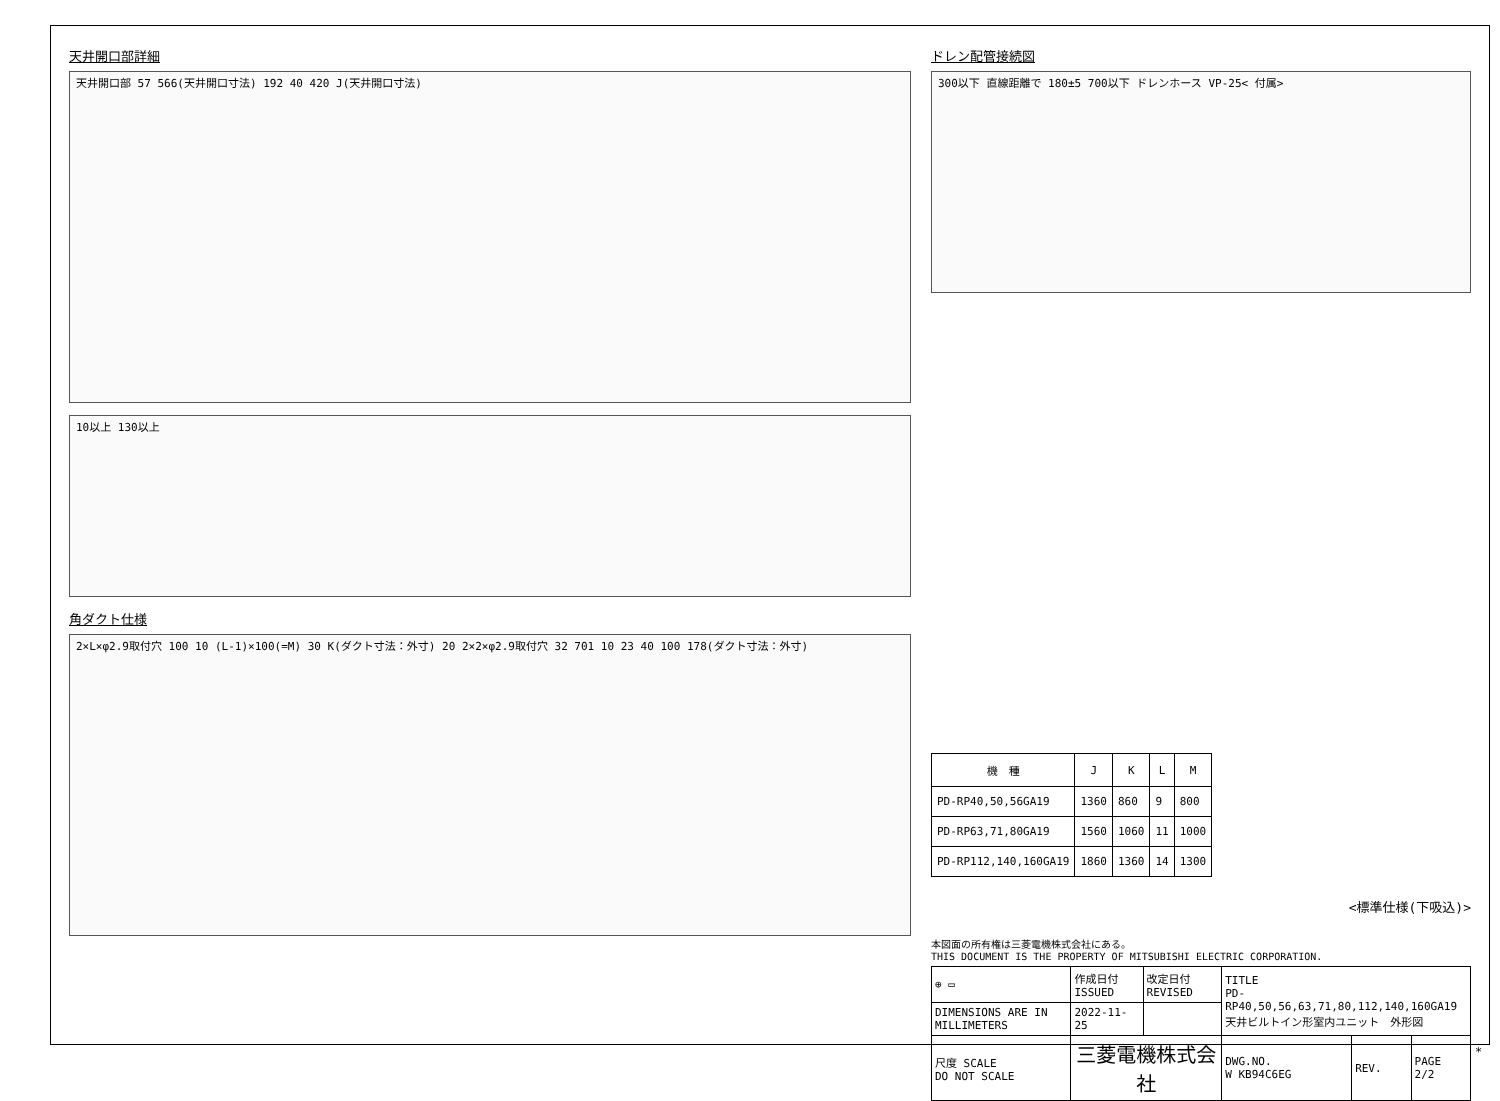天井開口部詳細
天井開口部 57 566(天井開口寸法) 192 40 420 J(天井開口寸法)
10以上 130以上
角ダクト仕様
2×L×φ2.9取付穴 100 10 (L-1)×100(=M) 30 K(ダクト寸法：外寸) 20 2×2×φ2.9取付穴 32 701 10 23 40 100 178(ダクト寸法：外寸)
ドレン配管接続図
300以下 直線距離で 180±5 700以下 ドレンホース VP-25< 付属>
| 機 種 | J | K | L | M |
| --- | --- | --- | --- | --- |
| PD-RP40,50,56GA19 | 1360 | 860 | 9 | 800 |
| PD-RP63,71,80GA19 | 1560 | 1060 | 11 | 1000 |
| PD-RP112,140,160GA19 | 1860 | 1360 | 14 | 1300 |
<標準仕様(下吸込)>
本図面の所有権は三菱電機株式会社にある。
THIS DOCUMENT IS THE PROPERTY OF MITSUBISHI ELECTRIC CORPORATION.
| ⊕ ▭ | 作成日付 ISSUED | 改定日付 REVISED | TITLE PD-RP40,50,56,63,71,80,112,140,160GA19 天井ビルトイン形室内ユニット 外形図 | | |
| DIMENSIONS ARE IN MILLIMETERS | 2022-11-25 | | | | |
| 尺度 SCALE DO NOT SCALE | 三菱電機株式会社 | | DWG.NO. W KB94C6EG | REV. | PAGE 2/2 |
*